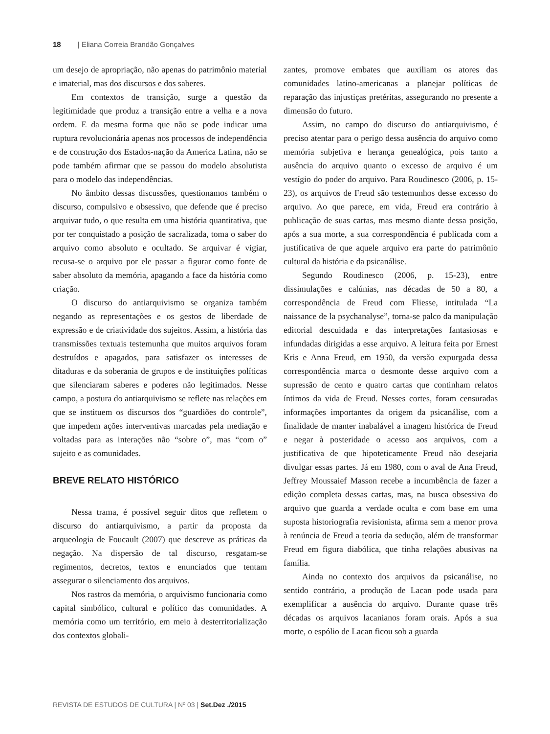18 | Eliana Correia Brandão Gonçalves
um desejo de apropriação, não apenas do patrimônio material e imaterial, mas dos discursos e dos saberes.
Em contextos de transição, surge a questão da legitimidade que produz a transição entre a velha e a nova ordem. E da mesma forma que não se pode indicar uma ruptura revolucionária apenas nos processos de independência e de construção dos Estados-nação da America Latina, não se pode também afirmar que se passou do modelo absolutista para o modelo das independências.
No âmbito dessas discussões, questionamos também o discurso, compulsivo e obsessivo, que defende que é preciso arquivar tudo, o que resulta em uma história quantitativa, que por ter conquistado a posição de sacralizada, toma o saber do arquivo como absoluto e ocultado. Se arquivar é vigiar, recusa-se o arquivo por ele passar a figurar como fonte de saber absoluto da memória, apagando a face da história como criação.
O discurso do antiarquivismo se organiza também negando as representações e os gestos de liberdade de expressão e de criatividade dos sujeitos. Assim, a história das transmissões textuais testemunha que muitos arquivos foram destruídos e apagados, para satisfazer os interesses de ditaduras e da soberania de grupos e de instituições políticas que silenciaram saberes e poderes não legitimados. Nesse campo, a postura do antiarquivismo se reflete nas relações em que se instituem os discursos dos “guardiões do controle”, que impedem ações interventivas marcadas pela mediação e voltadas para as interações não “sobre o”, mas “com o” sujeito e as comunidades.
BREVE RELATO HISTÓRICO
Nessa trama, é possível seguir ditos que refletem o discurso do antiarquivismo, a partir da proposta da arqueologia de Foucault (2007) que descreve as práticas da negação. Na dispersão de tal discurso, resgatam-se regimentos, decretos, textos e enunciados que tentam assegurar o silenciamento dos arquivos.
Nos rastros da memória, o arquivismo funcionaria como capital simbólico, cultural e político das comunidades. A memória como um território, em meio à desterritorialização dos contextos globali-
zantes, promove embates que auxiliam os atores das comunidades latino-americanas a planejar políticas de reparação das injustiças pretéritas, assegurando no presente a dimensão do futuro.
Assim, no campo do discurso do antiarquivismo, é preciso atentar para o perigo dessa ausência do arquivo como memória subjetiva e herança genealógica, pois tanto a ausência do arquivo quanto o excesso de arquivo é um vestígio do poder do arquivo. Para Roudinesco (2006, p. 15-23), os arquivos de Freud são testemunhos desse excesso do arquivo. Ao que parece, em vida, Freud era contrário à publicação de suas cartas, mas mesmo diante dessa posição, após a sua morte, a sua correspondência é publicada com a justificativa de que aquele arquivo era parte do patrimônio cultural da história e da psicanálise.
Segundo Roudinesco (2006, p. 15-23), entre dissimulações e calúnias, nas décadas de 50 a 80, a correspondência de Freud com Fliesse, intitulada “La naissance de la psychanalyse”, torna-se palco da manipulação editorial descuidada e das interpretações fantasiosas e infundadas dirigidas a esse arquivo. A leitura feita por Ernest Kris e Anna Freud, em 1950, da versão expurgada dessa correspondência marca o desmonte desse arquivo com a supressão de cento e quatro cartas que continham relatos íntimos da vida de Freud. Nesses cortes, foram censuradas informações importantes da origem da psicanálise, com a finalidade de manter inabalável a imagem histórica de Freud e negar à posteridade o acesso aos arquivos, com a justificativa de que hipoteticamente Freud não desejaria divulgar essas partes. Já em 1980, com o aval de Ana Freud, Jeffrey Moussaief Masson recebe a incumbência de fazer a edição completa dessas cartas, mas, na busca obsessiva do arquivo que guarda a verdade oculta e com base em uma suposta historiografia revisionista, afirma sem a menor prova à renúncia de Freud a teoria da sedução, além de transformar Freud em figura diabólica, que tinha relações abusivas na família.
Ainda no contexto dos arquivos da psicanálise, no sentido contrário, a produção de Lacan pode usada para exemplificar a ausência do arquivo. Durante quase três décadas os arquivos lacanianos foram orais. Após a sua morte, o espólio de Lacan ficou sob a guarda
REVISTA DE ESTUDOS DE CULTURA | Nº 03 | Set.Dez ./2015